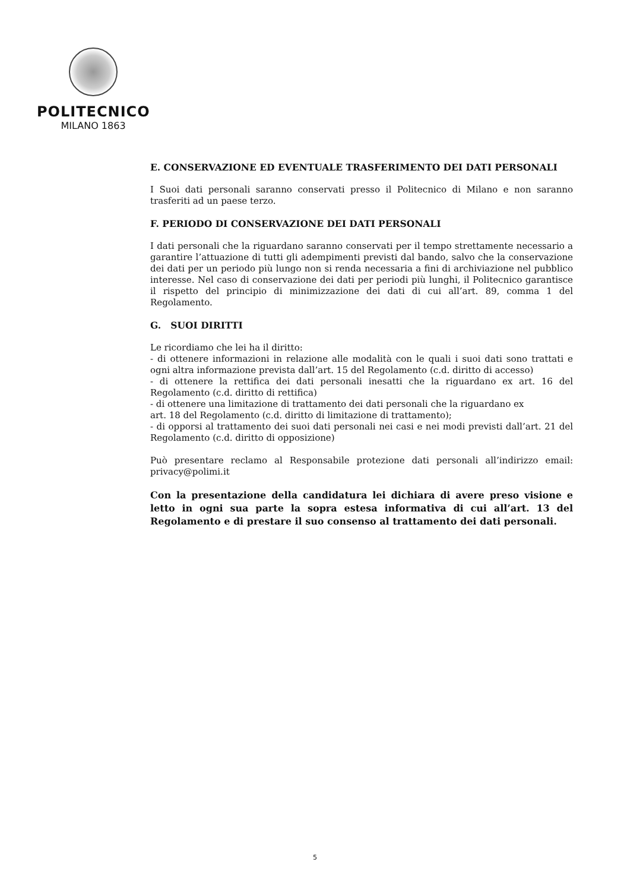POLITECNICO
MILANO 1863
E. CONSERVAZIONE ED EVENTUALE TRASFERIMENTO DEI DATI PERSONALI
I Suoi dati personali saranno conservati presso il Politecnico di Milano e non saranno trasferiti ad un paese terzo.
F. PERIODO DI CONSERVAZIONE DEI DATI PERSONALI
I dati personali che la riguardano saranno conservati per il tempo strettamente necessario a garantire l’attuazione di tutti gli adempimenti previsti dal bando, salvo che la conservazione dei dati per un periodo più lungo non si renda necessaria a fini di archiviazione nel pubblico interesse. Nel caso di conservazione dei dati per periodi più lunghi, il Politecnico garantisce il rispetto del principio di minimizzazione dei dati di cui all’art. 89, comma 1 del Regolamento.
G. SUOI DIRITTI
Le ricordiamo che lei ha il diritto:
- di ottenere informazioni in relazione alle modalità con le quali i suoi dati sono trattati e ogni altra informazione prevista dall’art. 15 del Regolamento (c.d. diritto di accesso)
- di ottenere la rettifica dei dati personali inesatti che la riguardano ex art. 16 del Regolamento (c.d. diritto di rettifica)
- di ottenere una limitazione di trattamento dei dati personali che la riguardano ex
art. 18 del Regolamento (c.d. diritto di limitazione di trattamento);
- di opporsi al trattamento dei suoi dati personali nei casi e nei modi previsti dall’art. 21 del Regolamento (c.d. diritto di opposizione)
Può presentare reclamo al Responsabile protezione dati personali all’indirizzo email: privacy@polimi.it
Con la presentazione della candidatura lei dichiara di avere preso visione e letto in ogni sua parte la sopra estesa informativa di cui all’art. 13 del Regolamento e di prestare il suo consenso al trattamento dei dati personali.
5